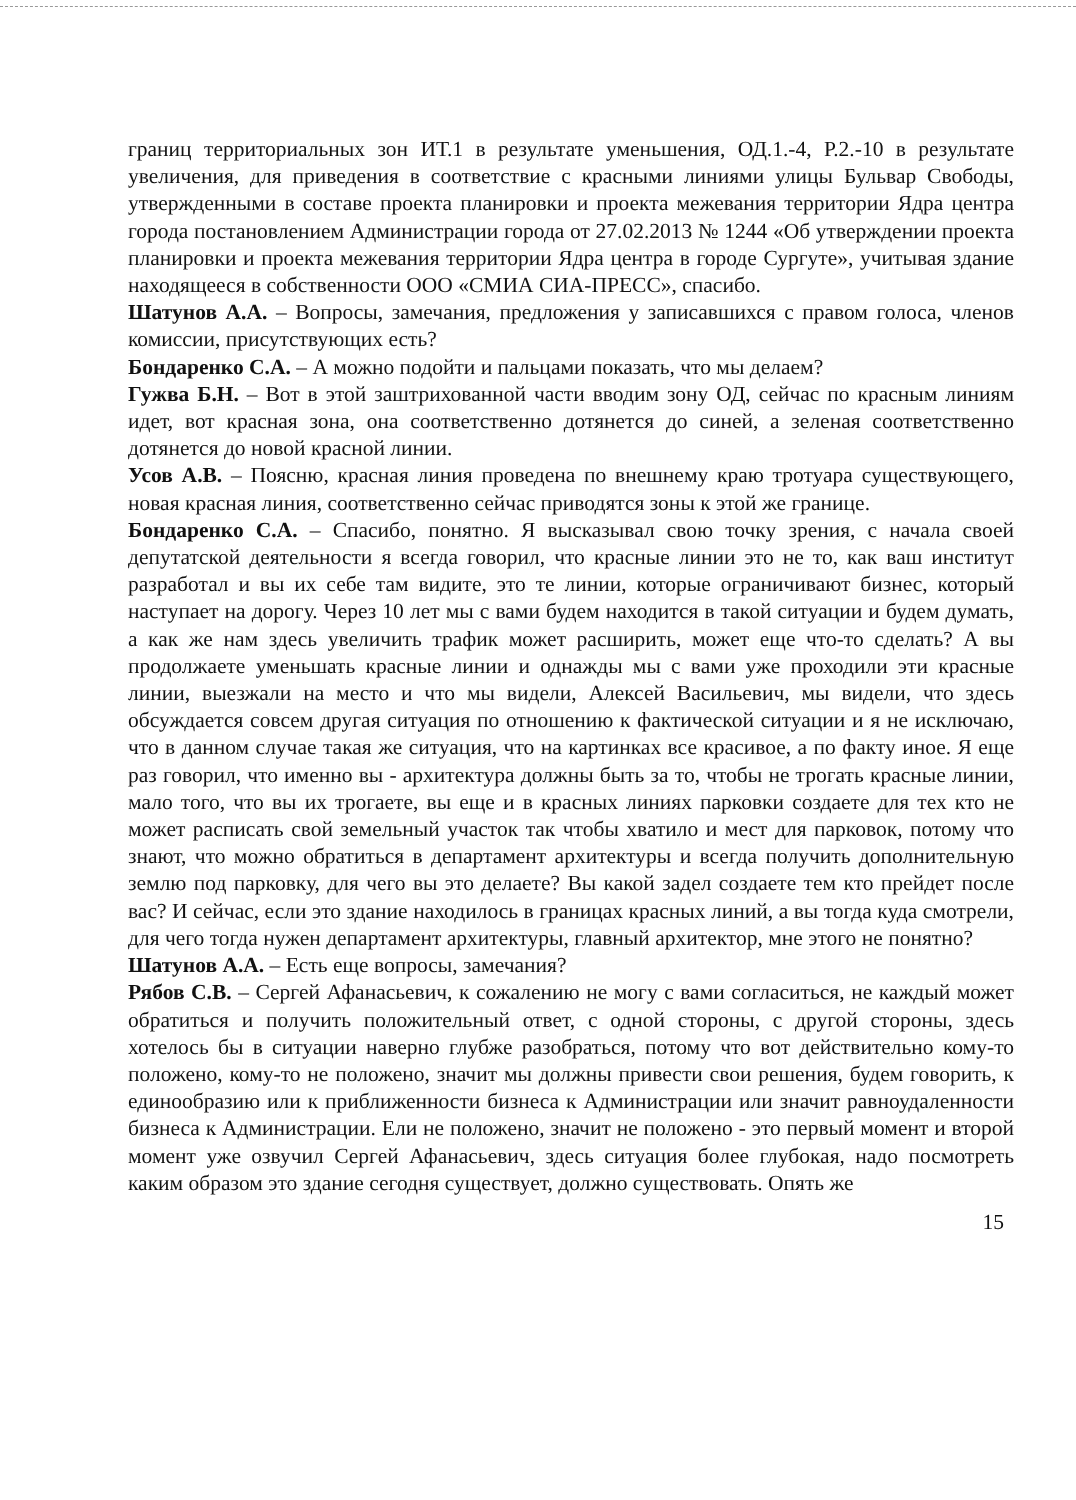границ территориальных зон ИТ.1 в результате уменьшения, ОД.1.-4, Р.2.-10 в результате увеличения, для приведения в соответствие с красными линиями улицы Бульвар Свободы, утвержденными в составе проекта планировки и проекта межевания территории Ядра центра города постановлением Администрации города от 27.02.2013 № 1244 «Об утверждении проекта планировки и проекта межевания территории Ядра центра в городе Сургуте», учитывая здание находящееся в собственности ООО «СМИА СИА-ПРЕСС», спасибо.
Шатунов А.А. – Вопросы, замечания, предложения у записавшихся с правом голоса, членов комиссии, присутствующих есть?
Бондаренко С.А. – А можно подойти и пальцами показать, что мы делаем?
Гужва Б.Н. – Вот в этой заштрихованной части вводим зону ОД, сейчас по красным линиям идет, вот красная зона, она соответственно дотянется до синей, а зеленая соответственно дотянется до новой красной линии.
Усов А.В. – Поясню, красная линия проведена по внешнему краю тротуара существующего, новая красная линия, соответственно сейчас приводятся зоны к этой же границе.
Бондаренко С.А. – Спасибо, понятно. Я высказывал свою точку зрения, с начала своей депутатской деятельности я всегда говорил, что красные линии это не то, как ваш институт разработал и вы их себе там видите, это те линии, которые ограничивают бизнес, который наступает на дорогу. Через 10 лет мы с вами будем находится в такой ситуации и будем думать, а как же нам здесь увеличить трафик может расширить, может еще что-то сделать? А вы продолжаете уменьшать красные линии и однажды мы с вами уже проходили эти красные линии, выезжали на место и что мы видели, Алексей Васильевич, мы видели, что здесь обсуждается совсем другая ситуация по отношению к фактической ситуации и я не исключаю, что в данном случае такая же ситуация, что на картинках все красивое, а по факту иное. Я еще раз говорил, что именно вы - архитектура должны быть за то, чтобы не трогать красные линии, мало того, что вы их трогаете, вы еще и в красных линиях парковки создаете для тех кто не может расписать свой земельный участок так чтобы хватило и мест для парковок, потому что знают, что можно обратиться в департамент архитектуры и всегда получить дополнительную землю под парковку, для чего вы это делаете? Вы какой задел создаете тем кто прейдет после вас? И сейчас, если это здание находилось в границах красных линий, а вы тогда куда смотрели, для чего тогда нужен департамент архитектуры, главный архитектор, мне этого не понятно?
Шатунов А.А. – Есть еще вопросы, замечания?
Рябов С.В. – Сергей Афанасьевич, к сожалению не могу с вами согласиться, не каждый может обратиться и получить положительный ответ, с одной стороны, с другой стороны, здесь хотелось бы в ситуации наверно глубже разобраться, потому что вот действительно кому-то положено, кому-то не положено, значит мы должны привести свои решения, будем говорить, к единообразию или к приближенности бизнеса к Администрации или значит равноудаленности бизнеса к Администрации. Ели не положено, значит не положено - это первый момент и второй момент уже озвучил Сергей Афанасьевич, здесь ситуация более глубокая, надо посмотреть каким образом это здание сегодня существует, должно существовать. Опять же
15